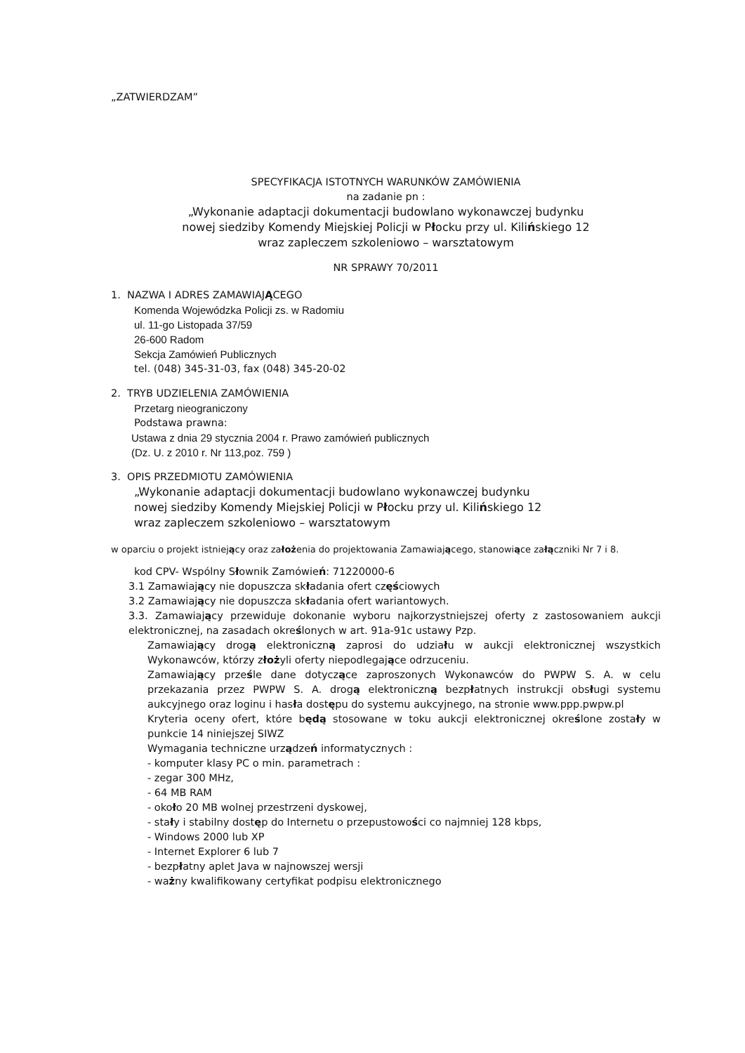„ZATWIERDZAM”
SPECYFIKACJA ISTOTNYCH WARUNKÓW ZAMÓWIENIA
na zadanie pn :
„Wykonanie adaptacji dokumentacji budowlano wykonawczej budynku
nowej siedziby Komendy Miejskiej Policji w Płocku przy ul. Kilińskiego 12
wraz zapleczem szkoleniowo – warsztatowym
NR SPRAWY 70/2011
1. NAZWA I ADRES ZAMAWIAJĄCEGO
Komenda Wojewódzka Policji zs. w Radomiu
ul. 11-go Listopada 37/59
26-600 Radom
Sekcja Zamówień Publicznych
tel. (048) 345-31-03, fax (048) 345-20-02
2. TRYB UDZIELENIA ZAMÓWIENIA
Przetarg nieograniczony
Podstawa prawna:
Ustawa z dnia 29 stycznia 2004 r. Prawo zamówień publicznych
(Dz. U. z 2010 r. Nr 113,poz. 759 )
3. OPIS PRZEDMIOTU ZAMÓWIENIA
„Wykonanie adaptacji dokumentacji budowlano wykonawczej budynku
nowej siedziby Komendy Miejskiej Policji w Płocku przy ul. Kilińskiego 12
wraz zapleczem szkoleniowo – warsztatowym
w oparciu o projekt istniejący oraz założenia do projektowania Zamawiającego, stanowiące załączniki Nr 7 i 8.
kod CPV- Wspólny Słownik Zamówień: 71220000-6
3.1 Zamawiający nie dopuszcza składania ofert częściowych
3.2 Zamawiający nie dopuszcza składania ofert wariantowych.
3.3. Zamawiający przewiduje dokonanie wyboru najkorzystniejszej oferty z zastosowaniem aukcji elektronicznej, na zasadach określonych w art. 91a-91c ustawy Pzp.
Zamawiający drogą elektroniczną zaprosi do udziału w aukcji elektronicznej wszystkich Wykonawców, którzy złożyli oferty niepodlegające odrzuceniu.
Zamawiający prześle dane dotyczące zaproszonych Wykonawców do PWPW S. A. w celu przekazania przez PWPW S. A. drogą elektroniczną bezpłatnych instrukcji obsługi systemu aukcyjnego oraz loginu i hasła dostępu do systemu aukcyjnego, na stronie www.ppp.pwpw.pl
Kryteria oceny ofert, które będą stosowane w toku aukcji elektronicznej określone zostały w punkcie 14 niniejszej SIWZ
Wymagania techniczne urządzeń informatycznych :
- komputer klasy PC o min. parametrach :
- zegar 300 MHz,
- 64 MB RAM
- około 20 MB wolnej przestrzeni dyskowej,
- stały i stabilny dostęp do Internetu o przepustowości co najmniej 128 kbps,
- Windows 2000 lub XP
- Internet Explorer 6 lub 7
- bezpłatny aplet Java w najnowszej wersji
- ważny kwalifikowany certyfikat podpisu elektronicznego